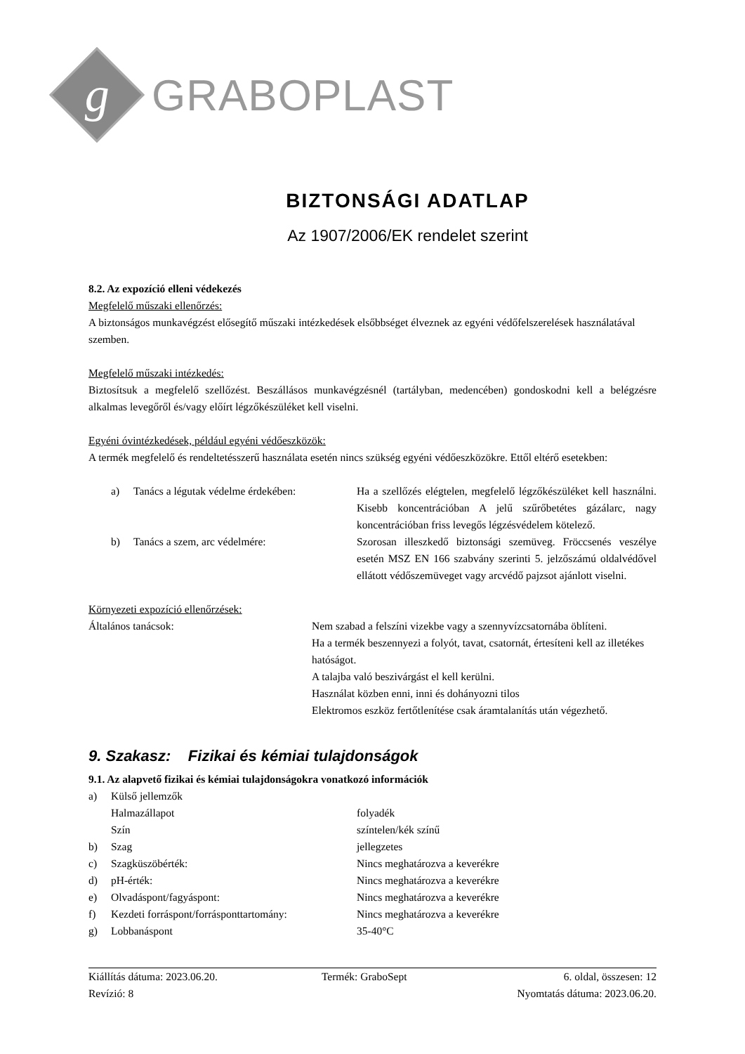g
GRABOPLAST
BIZTONSÁGI ADATLAP
Az 1907/2006/EK rendelet szerint
8.2. Az expozíció elleni védekezés
Megfelelő műszaki ellenőrzés:
A biztonságos munkavégzést elősegítő műszaki intézkedések elsőbbséget élveznek az egyéni védőfelszerelések használatával szemben.
Megfelelő műszaki intézkedés:
Biztosítsuk a megfelelő szellőzést. Beszállásos munkavégzésnél (tartályban, medencében) gondoskodni kell a belégzésre alkalmas levegőről és/vagy előírt légzőkészüléket kell viselni.
Egyéni óvintézkedések, például egyéni védőeszközök:
A termék megfelelő és rendeltetésszerű használata esetén nincs szükség egyéni védőeszközökre. Ettől eltérő esetekben:
| a) | Tanács a légutak védelme érdekében: | Ha a szellőzés elégtelen, megfelelő légzőkészüléket kell használni. Kisebb koncentrációban A jelű szűrőbetétes gázálarc, nagy koncentrációban friss levegős légzésvédelem kötelező. |
| b) | Tanács a szem, arc védelmére: | Szorosan illeszkedő biztonsági szemüveg. Fröccsenés veszélye esetén MSZ EN 166 szabvány szerinti 5. jelzőszámú oldalvédővel ellátott védőszemüveget vagy arcvédő pajzsot ajánlott viselni. |
Környezeti expozíció ellenőrzések:
| Általános tanácsok: | Nem szabad a felszíni vizekbe vagy a szennyvízcsatornába öblíteni. Ha a termék beszennyezi a folyót, tavat, csatornát, értesíteni kell az illetékes hatóságot. A talajba való beszivárgást el kell kerülni. Használat közben enni, inni és dohányozni tilos Elektromos eszköz fertőtlenítése csak áramtalanítás után végezhető. |
9. Szakasz: Fizikai és kémiai tulajdonságok
9.1. Az alapvető fizikai és kémiai tulajdonságokra vonatkozó információk
| a) | Külső jellemzők | |
| | Halmazállapot | folyadék |
| | Szín | színtelen/kék színű |
| b) | Szag | jellegzetes |
| c) | Szagküszöbérték: | Nincs meghatározva a keverékre |
| d) | pH-érték: | Nincs meghatározva a keverékre |
| e) | Olvadáspont/fagyáspont: | Nincs meghatározva a keverékre |
| f) | Kezdeti forráspont/forrásponttartomány: | Nincs meghatározva a keverékre |
| g) | Lobbanáspont | 35-40°C |
| Kiállítás dátuma: 2023.06.20. | Termék: GraboSept | 6. oldal, összesen: 12 |
| Revízió: 8 | | Nyomtatás dátuma: 2023.06.20. |